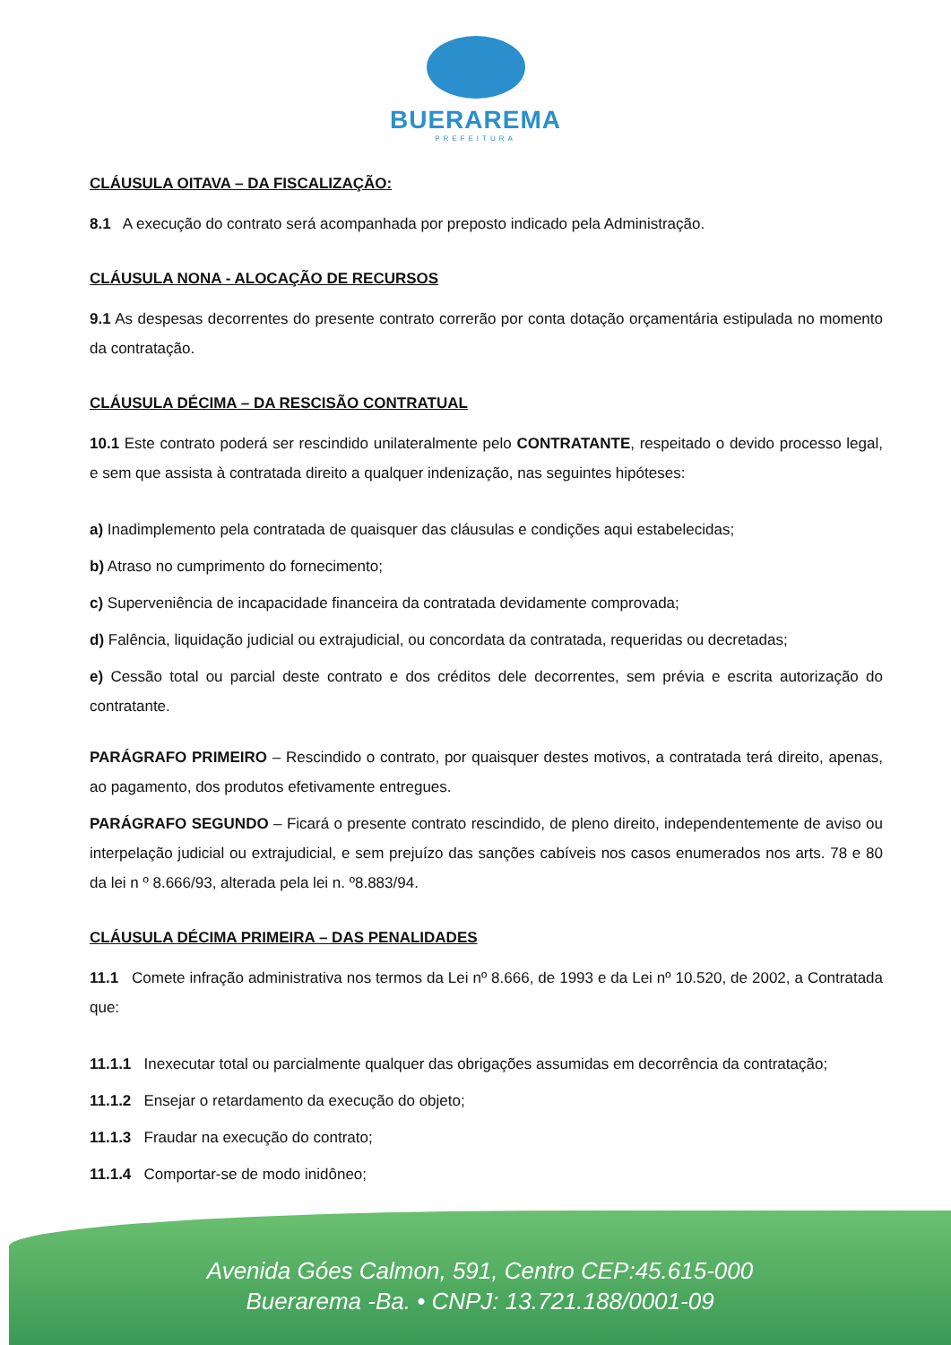BUERAREMA
PREFEITURA
CLÁUSULA OITAVA – DA FISCALIZAÇÃO:
8.1 A execução do contrato será acompanhada por preposto indicado pela Administração.
CLÁUSULA NONA - ALOCAÇÃO DE RECURSOS
9.1 As despesas decorrentes do presente contrato correrão por conta dotação orçamentária estipulada no momento da contratação.
CLÁUSULA DÉCIMA – DA RESCISÃO CONTRATUAL
10.1 Este contrato poderá ser rescindido unilateralmente pelo CONTRATANTE, respeitado o devido processo legal, e sem que assista à contratada direito a qualquer indenização, nas seguintes hipóteses:
a) Inadimplemento pela contratada de quaisquer das cláusulas e condições aqui estabelecidas;
b) Atraso no cumprimento do fornecimento;
c) Superveniência de incapacidade financeira da contratada devidamente comprovada;
d) Falência, liquidação judicial ou extrajudicial, ou concordata da contratada, requeridas ou decretadas;
e) Cessão total ou parcial deste contrato e dos créditos dele decorrentes, sem prévia e escrita autorização do contratante.
PARÁGRAFO PRIMEIRO – Rescindido o contrato, por quaisquer destes motivos, a contratada terá direito, apenas, ao pagamento, dos produtos efetivamente entregues.
PARÁGRAFO SEGUNDO – Ficará o presente contrato rescindido, de pleno direito, independentemente de aviso ou interpelação judicial ou extrajudicial, e sem prejuízo das sanções cabíveis nos casos enumerados nos arts. 78 e 80 da lei n º 8.666/93, alterada pela lei n. º8.883/94.
CLÁUSULA DÉCIMA PRIMEIRA – DAS PENALIDADES
11.1 Comete infração administrativa nos termos da Lei nº 8.666, de 1993 e da Lei nº 10.520, de 2002, a Contratada que:
11.1.1 Inexecutar total ou parcialmente qualquer das obrigações assumidas em decorrência da contratação;
11.1.2 Ensejar o retardamento da execução do objeto;
11.1.3 Fraudar na execução do contrato;
11.1.4 Comportar-se de modo inidôneo;
Avenida Góes Calmon, 591, Centro CEP:45.615-000
Buerarema -Ba. • CNPJ: 13.721.188/0001-09